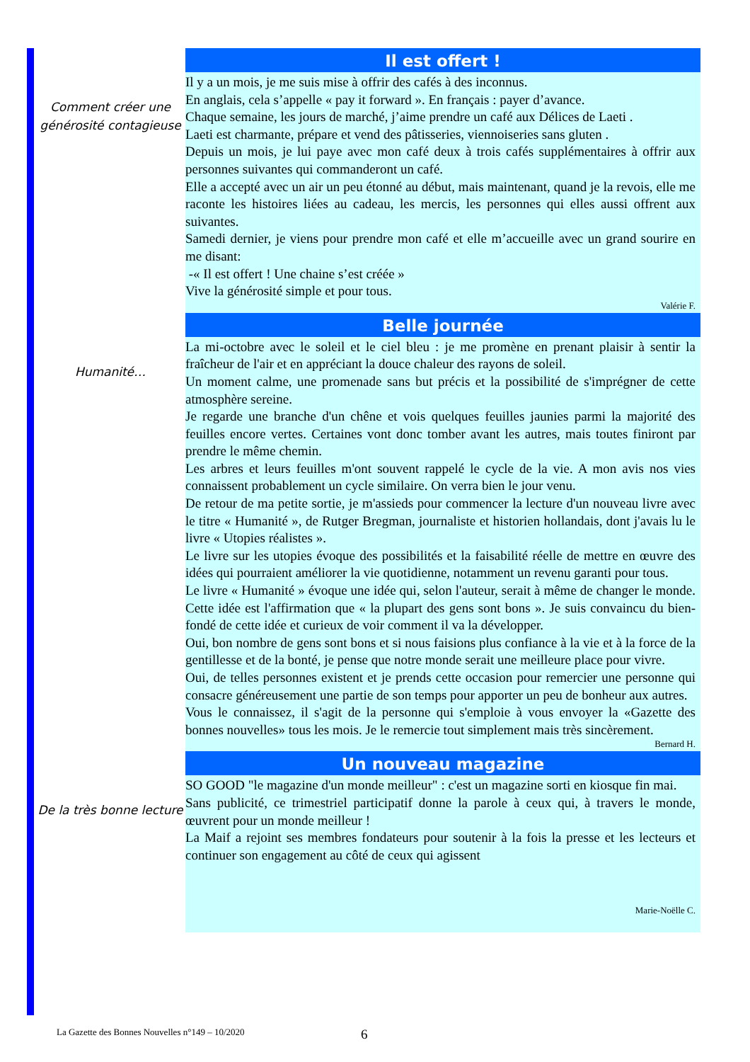Comment créer une générosité contagieuse
Il est offert !
Il y a un mois, je me suis mise à offrir des cafés à des inconnus.
En anglais, cela s’appelle « pay it forward ». En français : payer d’avance.
Chaque semaine, les jours de marché, j’aime prendre un café aux Délices de Laeti .
Laeti est charmante, prépare et vend des pâtisseries, viennoiseries sans gluten .
Depuis un mois, je lui paye avec mon café deux à trois cafés supplémentaires à offrir aux personnes suivantes qui commanderont un café.
Elle a accepté avec un air un peu étonné au début, mais maintenant, quand je la revois, elle me raconte les histoires liées au cadeau, les mercis, les personnes qui elles aussi offrent aux suivantes.
Samedi dernier, je viens pour prendre mon café et elle m’accueille avec un grand sourire en me disant:
-« Il est offert ! Une chaine s’est créée »
Vive la générosité simple et pour tous.
Valérie F.
Humanité…
Belle journée
La mi-octobre avec le soleil et le ciel bleu : je me promène en prenant plaisir à sentir la fraîcheur de l'air et en appréciant la douce chaleur des rayons de soleil.
Un moment calme, une promenade sans but précis et la possibilité de s'imprégner de cette atmosphère sereine.
Je regarde une branche d'un chêne et vois quelques feuilles jaunies parmi la majorité des feuilles encore vertes. Certaines vont donc tomber avant les autres, mais toutes finiront par prendre le même chemin.
Les arbres et leurs feuilles m'ont souvent rappelé le cycle de la vie. A mon avis nos vies connaissent probablement un cycle similaire. On verra bien le jour venu.
De retour de ma petite sortie, je m'assieds pour commencer la lecture d'un nouveau livre avec le titre « Humanité », de Rutger Bregman, journaliste et historien hollandais, dont j'avais lu le livre « Utopies réalistes ».
Le livre sur les utopies évoque des possibilités et la faisabilité réelle de mettre en œuvre des idées qui pourraient améliorer la vie quotidienne, notamment un revenu garanti pour tous.
Le livre « Humanité » évoque une idée qui, selon l'auteur, serait à même de changer le monde. Cette idée est l'affirmation que « la plupart des gens sont bons ». Je suis convaincu du bien-fondé de cette idée et curieux de voir comment il va la développer.
Oui, bon nombre de gens sont bons et si nous faisions plus confiance à la vie et à la force de la gentillesse et de la bonté, je pense que notre monde serait une meilleure place pour vivre.
Oui, de telles personnes existent et je prends cette occasion pour remercier une personne qui consacre généreusement une partie de son temps pour apporter un peu de bonheur aux autres.
Vous le connaissez, il s'agit de la personne qui s'emploie à vous envoyer la «Gazette des bonnes nouvelles» tous les mois. Je le remercie tout simplement mais très sincèrement.
Bernard H.
De la très bonne lecture
Un nouveau magazine
SO GOOD "le magazine d'un monde meilleur" : c'est un magazine sorti en kiosque fin mai.
Sans publicité, ce trimestriel participatif donne la parole à ceux qui, à travers le monde, œuvrent pour un monde meilleur !
La Maif a rejoint ses membres fondateurs pour soutenir à la fois la presse et les lecteurs et continuer son engagement au côté de ceux qui agissent
Marie-Noëlle C.
La Gazette des Bonnes Nouvelles n°149 – 10/2020
6